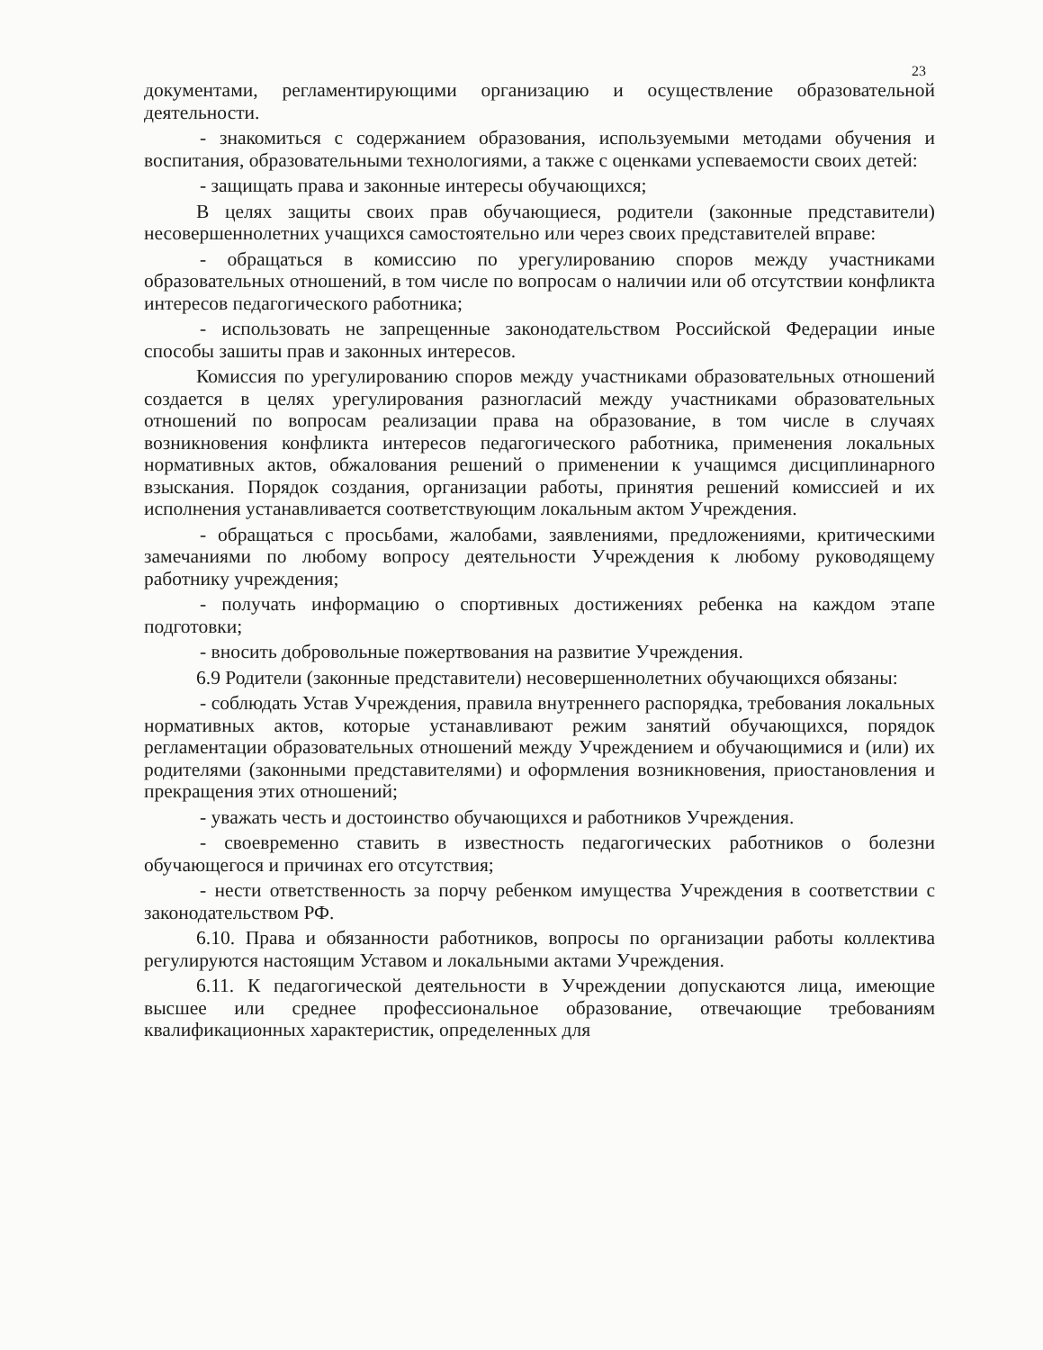23
документами, регламентирующими организацию и осуществление образовательной деятельности.
- знакомиться с содержанием образования, используемыми методами обучения и воспитания, образовательными технологиями, а также с оценками успеваемости своих детей:
- защищать права и законные интересы обучающихся;
В целях защиты своих прав обучающиеся, родители (законные представители) несовершеннолетних учащихся самостоятельно или через своих представителей вправе:
- обращаться в комиссию по урегулированию споров между участниками образовательных отношений, в том числе по вопросам о наличии или об отсутствии конфликта интересов педагогического работника;
- использовать не запрещенные законодательством Российской Федерации иные способы зашиты прав и законных интересов.
Комиссия по урегулированию споров между участниками образовательных отношений создается в целях урегулирования разногласий между участниками образовательных отношений по вопросам реализации права на образование, в том числе в случаях возникновения конфликта интересов педагогического работника, применения локальных нормативных актов, обжалования решений о применении к учащимся дисциплинарного взыскания. Порядок создания, организации работы, принятия решений комиссией и их исполнения устанавливается соответствующим локальным актом Учреждения.
- обращаться с просьбами, жалобами, заявлениями, предложениями, критическими замечаниями по любому вопросу деятельности Учреждения к любому руководящему работнику учреждения;
- получать информацию о спортивных достижениях ребенка на каждом этапе подготовки;
- вносить добровольные пожертвования на развитие Учреждения.
6.9 Родители (законные представители) несовершеннолетних обучающихся обязаны:
- соблюдать Устав Учреждения, правила внутреннего распорядка, требования локальных нормативных актов, которые устанавливают режим занятий обучающихся, порядок регламентации образовательных отношений между Учреждением и обучающимися и (или) их родителями (законными представителями) и оформления возникновения, приостановления и прекращения этих отношений;
- уважать честь и достоинство обучающихся и работников Учреждения.
- своевременно ставить в известность педагогических работников о болезни обучающегося и причинах его отсутствия;
- нести ответственность за порчу ребенком имущества Учреждения в соответствии с законодательством РФ.
6.10. Права и обязанности работников, вопросы по организации работы коллектива регулируются настоящим Уставом и локальными актами Учреждения.
6.11. К педагогической деятельности в Учреждении допускаются лица, имеющие высшее или среднее профессиональное образование, отвечающие требованиям квалификационных характеристик, определенных для